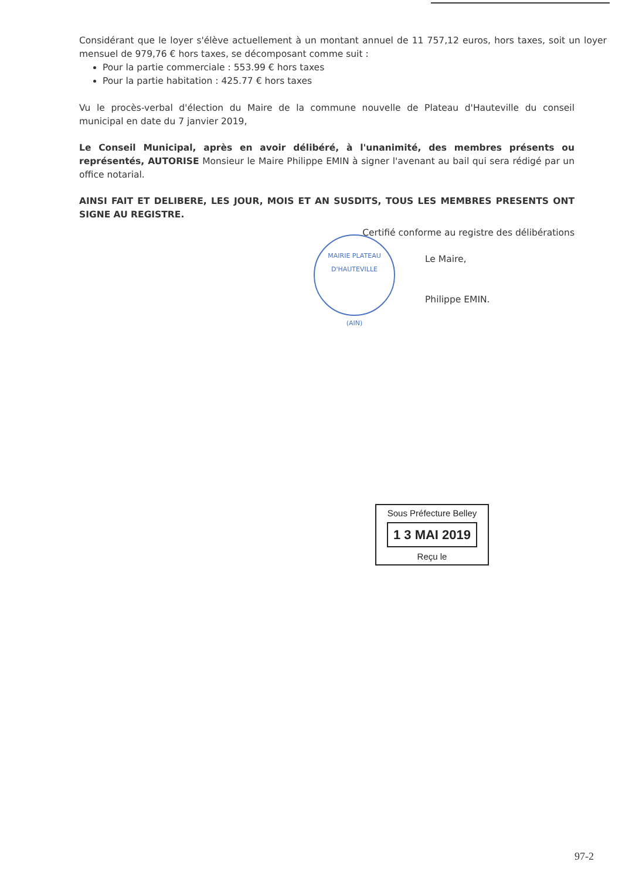Considérant que le loyer s'élève actuellement à un montant annuel de 11 757,12 euros, hors taxes, soit un loyer mensuel de 979,76 € hors taxes, se décomposant comme suit :
Pour la partie commerciale : 553.99 € hors taxes
Pour la partie habitation : 425.77 € hors taxes
Vu le procès-verbal d'élection du Maire de la commune nouvelle de Plateau d'Hauteville du conseil municipal en date du 7 janvier 2019,
Le Conseil Municipal, après en avoir délibéré, à l'unanimité, des membres présents ou représentés, AUTORISE Monsieur le Maire Philippe EMIN à signer l'avenant au bail qui sera rédigé par un office notarial.
AINSI FAIT ET DELIBERE, LES JOUR, MOIS ET AN SUSDITS, TOUS LES MEMBRES PRESENTS ONT SIGNE AU REGISTRE.
Certifié conforme au registre des délibérations
Le Maire,
Philippe EMIN.
MAIRIE PLATEAU D'HAUTEVILLE
(AIN)
Sous Préfecture Belley
1 3 MAI 2019
Reçu le
97-2